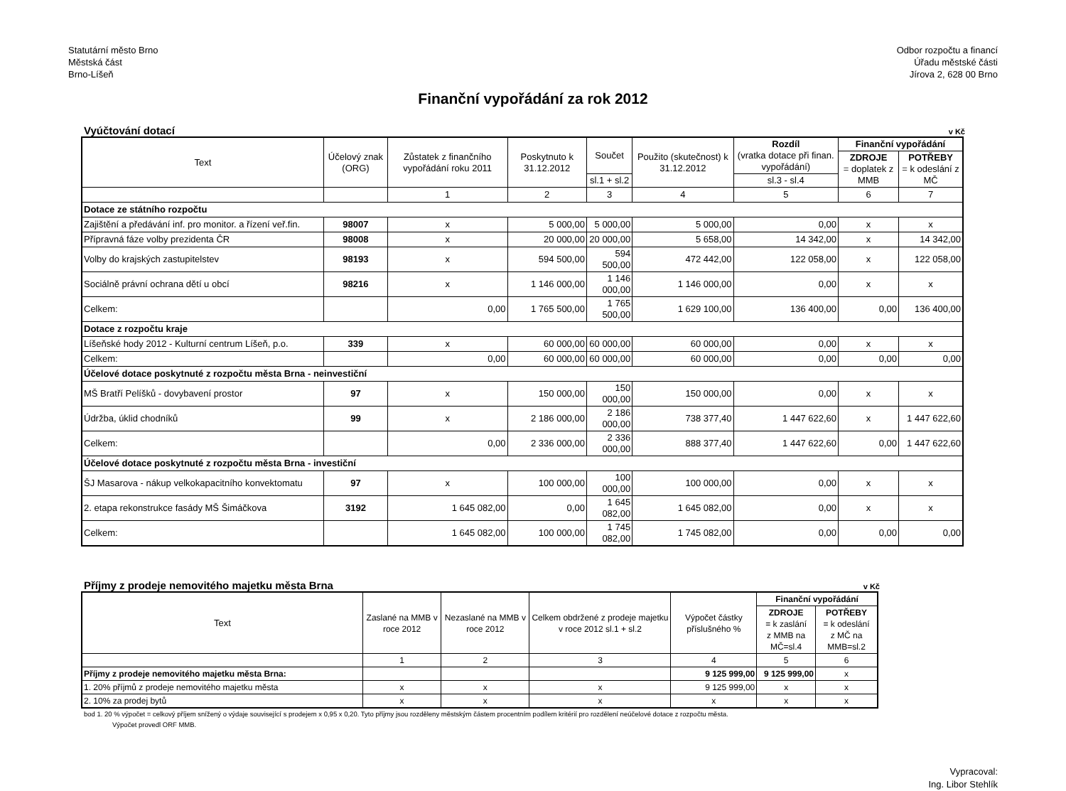Statutární město Brno
Městská část
Brno-Líšeň
Odbor rozpočtu a financí
Úřadu městské části
Jírova 2, 628 00 Brno
Finanční vypořádání za rok 2012
Vyúčtování dotací v Kč
| Text | Účelový znak (ORG) | Zůstatek z finančního vypořádání roku 2011 | Poskytnuto k 31.12.2012 | Součet | Použito (skutečnost) k 31.12.2012 | Rozdíl (vratka dotace při finan. vypořádání) | Finanční vypořádání | |
| --- | --- | --- | --- | --- | --- | --- | --- | --- |
| | | | | | | | ZDROJE = doplatek z MMB | POTŘEBY = k odeslání z MČ |
| | | | | sl.1 + sl.2 | | sl.3 - sl.4 | | |
| | | 1 | 2 | 3 | 4 | 5 | 6 | 7 |
| Dotace ze státního rozpočtu | | | | | | | | |
| Zajištění a předávání inf. pro monitor. a řízení veř.fin. | 98007 | x | 5 000,00 | 5 000,00 | 5 000,00 | 0,00 | x | x |
| Přípravná fáze volby prezidenta ČR | 98008 | x | 20 000,00 | 20 000,00 | 5 658,00 | 14 342,00 | x | 14 342,00 |
| Volby do krajských zastupitelstev | 98193 | x | 594 500,00 | 594 500,00 | 472 442,00 | 122 058,00 | x | 122 058,00 |
| Sociálně právní ochrana dětí u obcí | 98216 | x | 1 146 000,00 | 1 146 000,00 | 1 146 000,00 | 0,00 | x | x |
| Celkem: | | 0,00 | 1 765 500,00 | 1 765 500,00 | 1 629 100,00 | 136 400,00 | 0,00 | 136 400,00 |
| Dotace z rozpočtu kraje | | | | | | | | |
| Líšeňské hody 2012 - Kulturní centrum Líšeň, p.o. | 339 | x | 60 000,00 | 60 000,00 | 60 000,00 | 0,00 | x | x |
| Celkem: | | 0,00 | 60 000,00 | 60 000,00 | 60 000,00 | 0,00 | 0,00 | 0,00 |
| Účelové dotace poskytnuté z rozpočtu města Brna - neinvestiční | | | | | | | | |
| MŠ Bratří Pelíšků - dovybavení prostor | 97 | x | 150 000,00 | 150 000,00 | 150 000,00 | 0,00 | x | x |
| Údržba, úklid chodníků | 99 | x | 2 186 000,00 | 2 186 000,00 | 738 377,40 | 1 447 622,60 | x | 1 447 622,60 |
| Celkem: | | 0,00 | 2 336 000,00 | 2 336 000,00 | 888 377,40 | 1 447 622,60 | 0,00 | 1 447 622,60 |
| Účelové dotace poskytnuté z rozpočtu města Brna - investiční | | | | | | | | |
| ŠJ Masarova - nákup velkokapacitního konvektomatu | 97 | x | 100 000,00 | 100 000,00 | 100 000,00 | 0,00 | x | x |
| 2. etapa rekonstrukce fasády MŠ Šimáčkova | 3192 | 1 645 082,00 | 0,00 | 1 645 082,00 | 1 645 082,00 | 0,00 | x | x |
| Celkem: | | 1 645 082,00 | 100 000,00 | 1 745 082,00 | 1 745 082,00 | 0,00 | 0,00 | 0,00 |
Příjmy z prodeje nemovitého majetku města Brna v Kč
| Text | Zaslané na MMB v roce 2012 | Nezaslané na MMB v roce 2012 | Celkem obdržené z prodeje majetku v roce 2012 sl.1 + sl.2 | Výpočet částky příslušného % | Finanční vypořádání | |
| --- | --- | --- | --- | --- | --- | --- |
| | | | | | ZDROJE = k zaslání z MMB na MČ=sl.4 | POTŘEBY = k odeslání z MČ na MMB=sl.2 |
| | 1 | 2 | 3 | 4 | 5 | 6 |
| Příjmy z prodeje nemovitého majetku města Brna: | | | | 9 125 999,00 | 9 125 999,00 | x |
| 1. 20% příjmů z prodeje nemovitého majetku města | x | x | x | 9 125 999,00 | x | x |
| 2. 10% za prodej bytů | x | x | x | x | x | x |
bod 1. 20 % výpočet = celkový příjem snížený o výdaje související s prodejem x 0,95 x 0,20. Tyto příjmy jsou rozděleny městským částem procentním podílem kritérií pro rozdělení neúčelové dotace z rozpočtu města.
Výpočet provedl ORF MMB.
Vypracoval:
Ing. Libor Stehlík